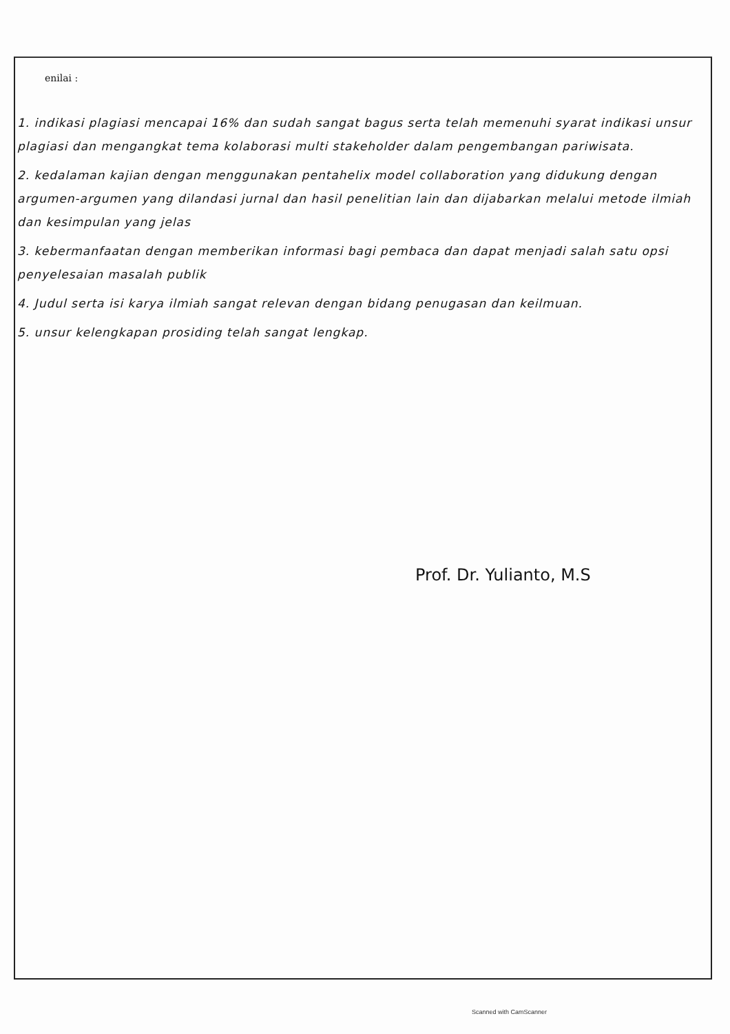enilai :
1. indikasi plagiasi mencapai 16% dan sudah sangat bagus serta telah memenuhi syarat indikasi unsur plagiasi dan mengangkat tema kolaborasi multi stakeholder dalam pengembangan pariwisata.
2. kedalaman kajian dengan menggunakan pentahelix model collaboration yang didukung dengan argumen-argumen yang dilandasi jurnal dan hasil penelitian lain dan dijabarkan melalui metode ilmiah dan kesimpulan yang jelas
3. kebermanfaatan dengan memberikan informasi bagi pembaca dan dapat menjadi salah satu opsi penyelesaian masalah publik
4. Judul serta isi karya ilmiah sangat relevan dengan bidang penugasan dan keilmuan.
5. unsur kelengkapan prosiding telah sangat lengkap.
Prof. Dr. Yulianto, M.S
Scanned with CamScanner